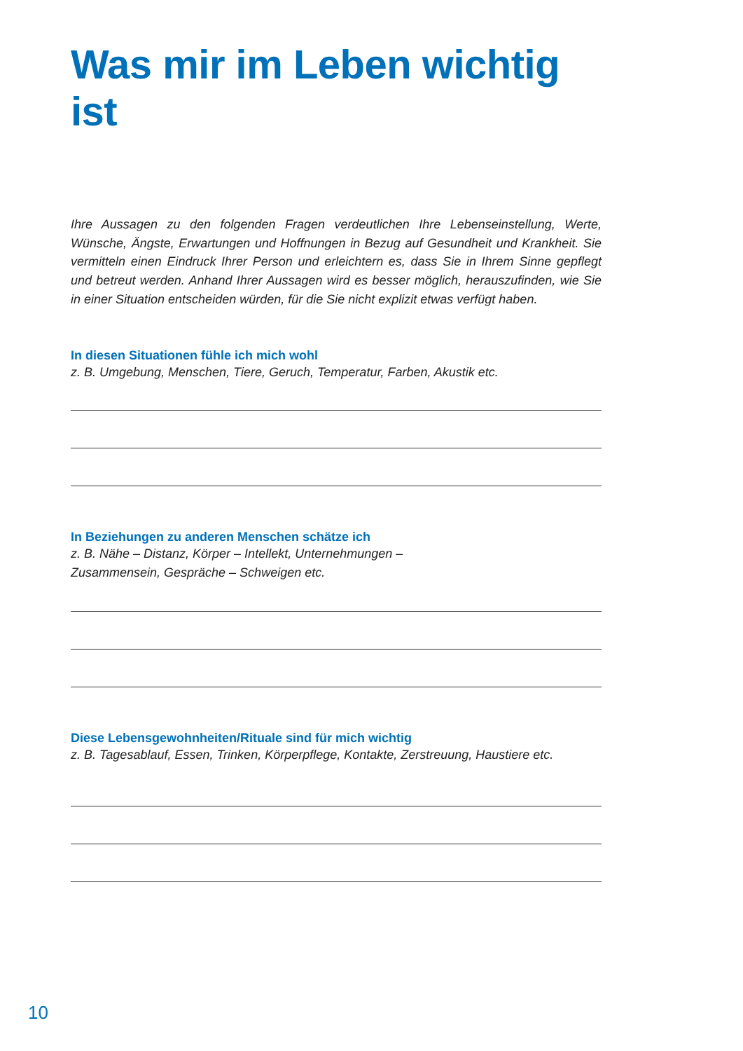Was mir im Leben wichtig ist
Ihre Aussagen zu den folgenden Fragen verdeutlichen Ihre Lebenseinstellung, Werte, Wünsche, Ängste, Erwartungen und Hoffnungen in Bezug auf Gesundheit und Krankheit. Sie vermitteln einen Eindruck Ihrer Person und erleichtern es, dass Sie in Ihrem Sinne gepflegt und betreut werden. Anhand Ihrer Aussagen wird es besser möglich, herauszufinden, wie Sie in einer Situation entscheiden würden, für die Sie nicht explizit etwas verfügt haben.
In diesen Situationen fühle ich mich wohl
z. B. Umgebung, Menschen, Tiere, Geruch, Temperatur, Farben, Akustik etc.
In Beziehungen zu anderen Menschen schätze ich
z. B. Nähe – Distanz, Körper – Intellekt, Unternehmungen –
Zusammensein, Gespräche – Schweigen etc.
Diese Lebensgewohnheiten/Rituale sind für mich wichtig
z. B. Tagesablauf, Essen, Trinken, Körperpflege, Kontakte, Zerstreuung, Haustiere etc.
10